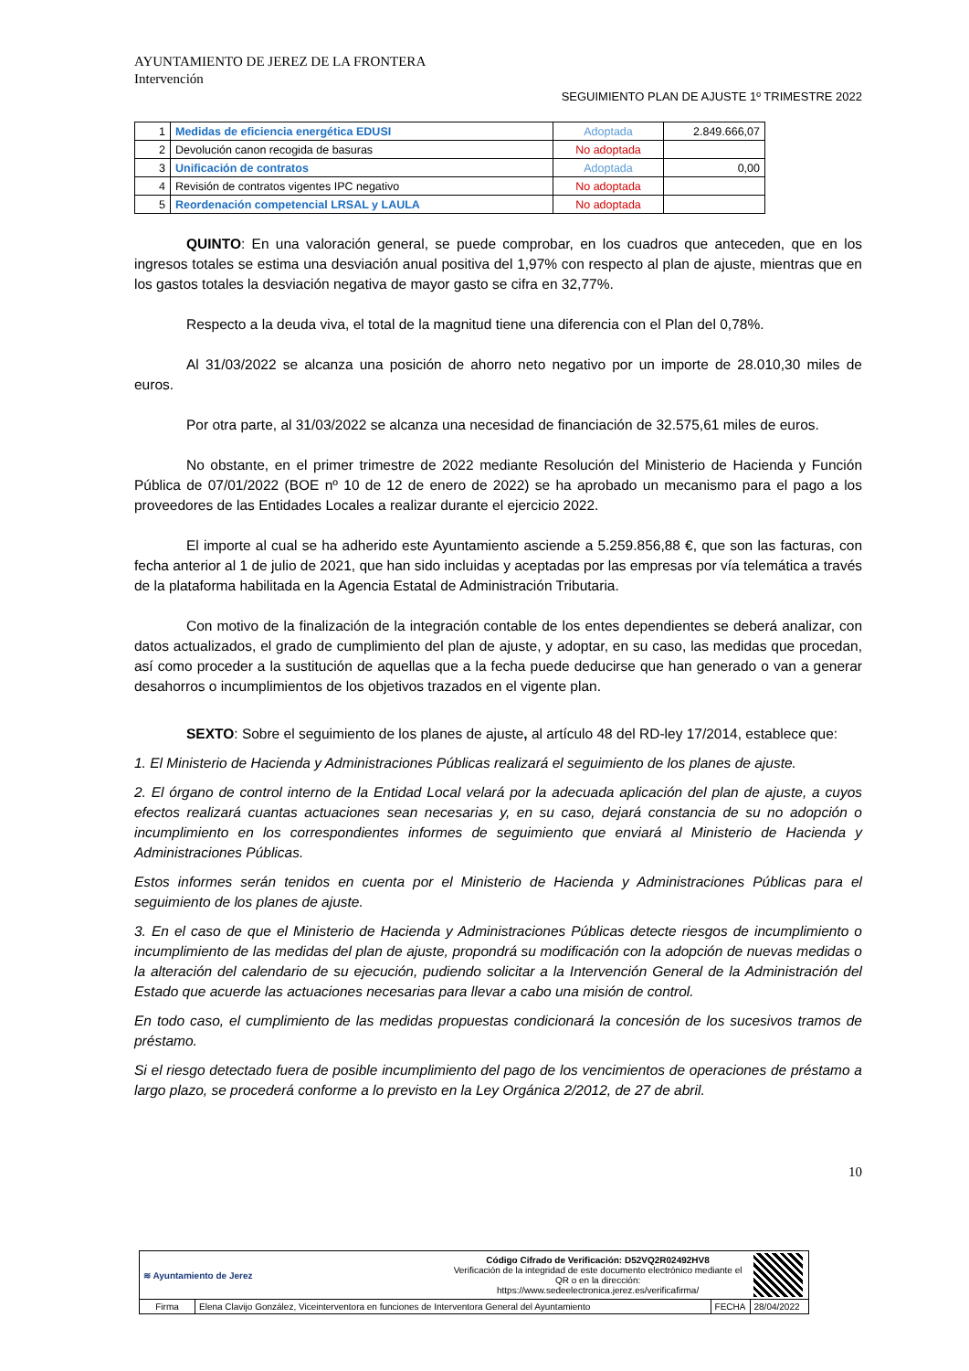AYUNTAMIENTO DE JEREZ DE LA FRONTERA
Intervención
SEGUIMIENTO PLAN DE AJUSTE 1º TRIMESTRE 2022
| 1 | Medidas de eficiencia energética EDUSI | Adoptada | 2.849.666,07 |
| 2 | Devolución canon recogida de basuras | No adoptada | |
| 3 | Unificación de contratos | Adoptada | 0,00 |
| 4 | Revisión de contratos vigentes IPC negativo | No adoptada | |
| 5 | Reordenación competencial LRSAL y LAULA | No adoptada | |
QUINTO: En una valoración general, se puede comprobar, en los cuadros que anteceden, que en los ingresos totales se estima una desviación anual positiva del 1,97% con respecto al plan de ajuste, mientras que en los gastos totales la desviación negativa de mayor gasto se cifra en 32,77%.
Respecto a la deuda viva, el total de la magnitud tiene una diferencia con el Plan del 0,78%.
Al 31/03/2022 se alcanza una posición de ahorro neto negativo por un importe de 28.010,30 miles de euros.
Por otra parte, al 31/03/2022 se alcanza una necesidad de financiación de 32.575,61 miles de euros.
No obstante, en el primer trimestre de 2022 mediante Resolución del Ministerio de Hacienda y Función Pública de 07/01/2022 (BOE nº 10 de 12 de enero de 2022) se ha aprobado un mecanismo para el pago a los proveedores de las Entidades Locales a realizar durante el ejercicio 2022.
El importe al cual se ha adherido este Ayuntamiento asciende a 5.259.856,88 €, que son las facturas, con fecha anterior al 1 de julio de 2021, que han sido incluidas y aceptadas por las empresas por vía telemática a través de la plataforma habilitada en la Agencia Estatal de Administración Tributaria.
Con motivo de la finalización de la integración contable de los entes dependientes se deberá analizar, con datos actualizados, el grado de cumplimiento del plan de ajuste, y adoptar, en su caso, las medidas que procedan, así como proceder a la sustitución de aquellas que a la fecha puede deducirse que han generado o van a generar desahorros o incumplimientos de los objetivos trazados en el vigente plan.
SEXTO: Sobre el seguimiento de los planes de ajuste, al artículo 48 del RD-ley 17/2014, establece que:
1. El Ministerio de Hacienda y Administraciones Públicas realizará el seguimiento de los planes de ajuste.
2. El órgano de control interno de la Entidad Local velará por la adecuada aplicación del plan de ajuste, a cuyos efectos realizará cuantas actuaciones sean necesarias y, en su caso, dejará constancia de su no adopción o incumplimiento en los correspondientes informes de seguimiento que enviará al Ministerio de Hacienda y Administraciones Públicas.
Estos informes serán tenidos en cuenta por el Ministerio de Hacienda y Administraciones Públicas para el seguimiento de los planes de ajuste.
3. En el caso de que el Ministerio de Hacienda y Administraciones Públicas detecte riesgos de incumplimiento o incumplimiento de las medidas del plan de ajuste, propondrá su modificación con la adopción de nuevas medidas o la alteración del calendario de su ejecución, pudiendo solicitar a la Intervención General de la Administración del Estado que acuerde las actuaciones necesarias para llevar a cabo una misión de control.
En todo caso, el cumplimiento de las medidas propuestas condicionará la concesión de los sucesivos tramos de préstamo.
Si el riesgo detectado fuera de posible incumplimiento del pago de los vencimientos de operaciones de préstamo a largo plazo, se procederá conforme a lo previsto en la Ley Orgánica 2/2012, de 27 de abril.
10
| ≋ Ayuntamiento de Jerez | | Código Cifrado de Verificación: D52VQ2R02492HV8 Verificación de la integridad de este documento electrónico mediante el QR o en la dirección: https://www.sedeelectronica.jerez.es/verificafirma/ | | |
| Firma | Elena Clavijo González, Viceinterventora en funciones de Interventora General del Ayuntamiento | | FECHA | 28/04/2022 |